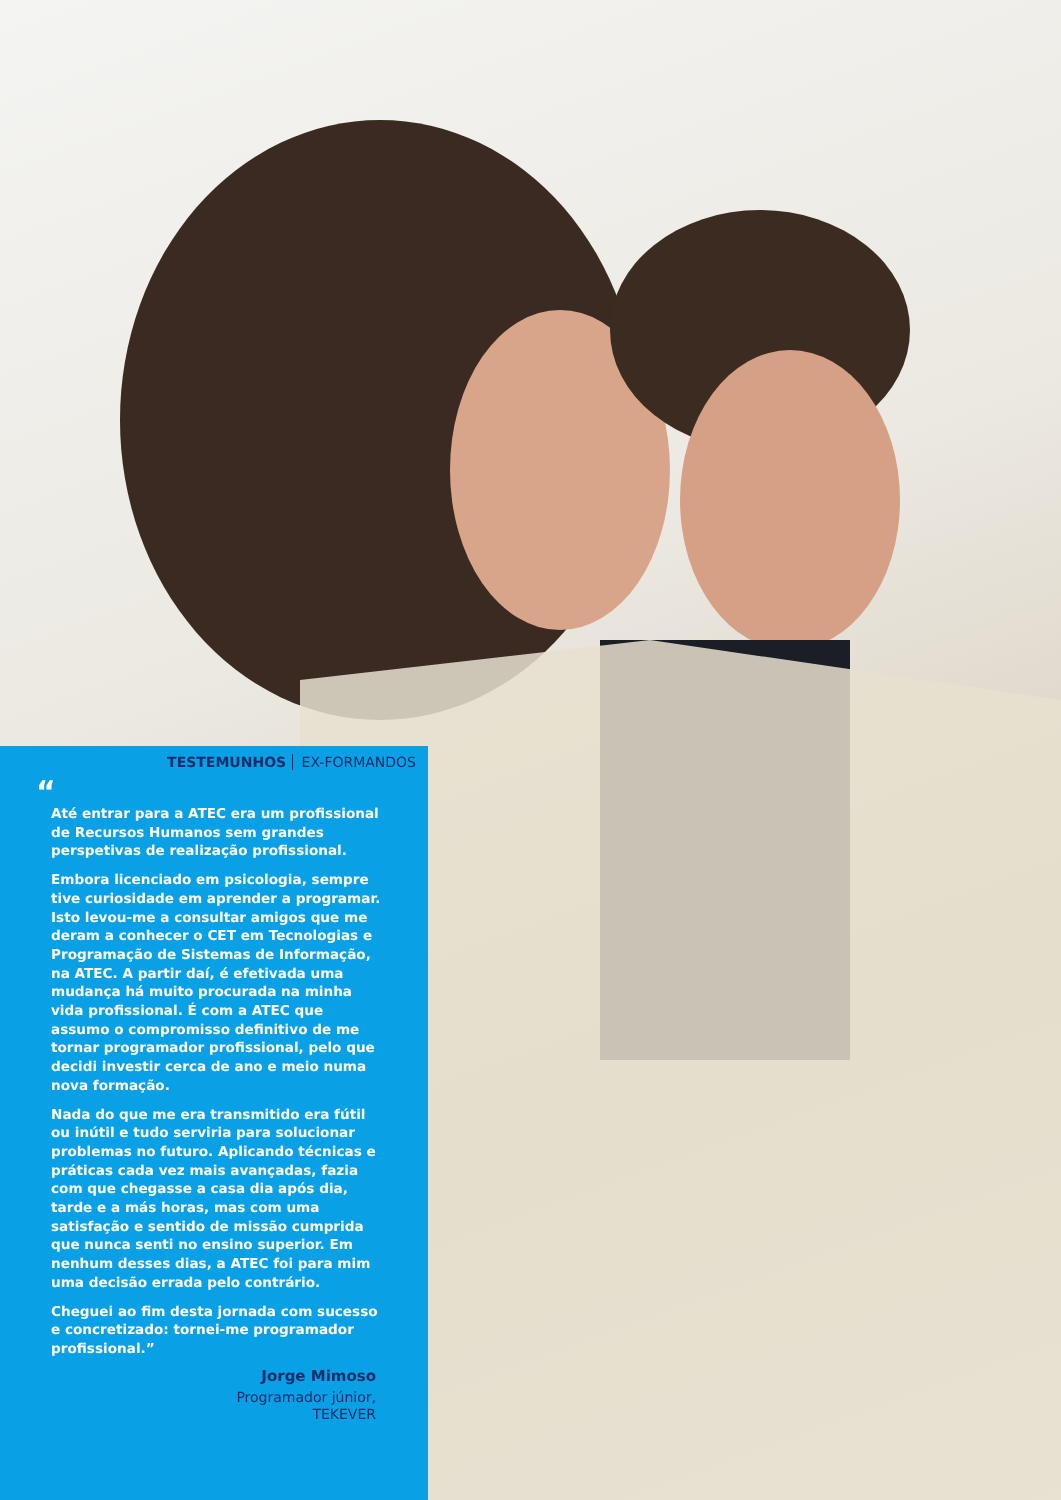TESTEMUNHOS EX-FORMANDOS
“
Até entrar para a ATEC era um profissional de Recursos Humanos sem grandes perspetivas de realização profissional.
Embora licenciado em psicologia, sempre tive curiosidade em aprender a programar. Isto levou-me a consultar amigos que me deram a conhecer o CET em Tecnologias e Programação de Sistemas de Informação, na ATEC. A partir daí, é efetivada uma mudança há muito procurada na minha vida profissional. É com a ATEC que assumo o compromisso definitivo de me tornar programador profissional, pelo que decidi investir cerca de ano e meio numa nova formação.
Nada do que me era transmitido era fútil ou inútil e tudo serviria para solucionar problemas no futuro. Aplicando técnicas e práticas cada vez mais avançadas, fazia com que chegasse a casa dia após dia, tarde e a más horas, mas com uma satisfação e sentido de missão cumprida que nunca senti no ensino superior. Em nenhum desses dias, a ATEC foi para mim uma decisão errada pelo contrário.
Cheguei ao fim desta jornada com sucesso e concretizado: tornei-me programador profissional.”
Jorge Mimoso
Programador júnior,
TEKEVER